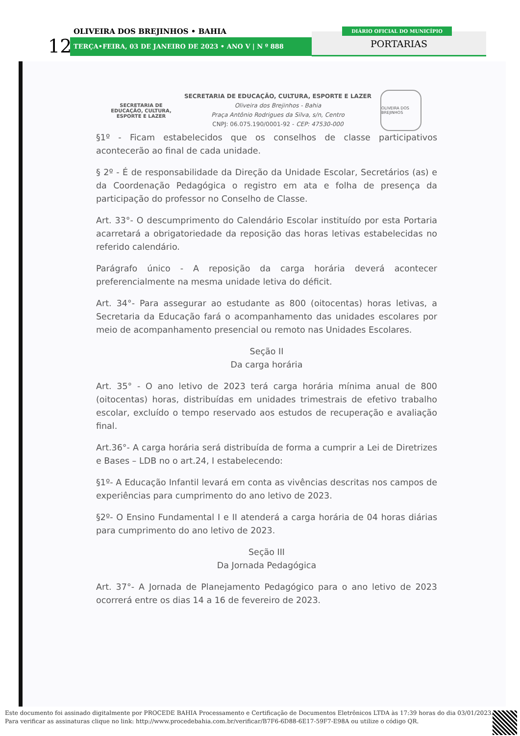OLIVEIRA DOS BREJINHOS • BAHIA
12 TERÇA•FEIRA, 03 DE JANEIRO DE 2023 • ANO V | N º 888
DIÁRIO OFICIAL DO MUNICÍPIO
PORTARIAS
SECRETARIA DE
EDUCAÇÃO, CULTURA,
ESPORTE E LAZER
SECRETARIA DE EDUCAÇÃO, CULTURA, ESPORTE E LAZER
Oliveira dos Brejinhos - Bahia
Praça Antônio Rodrigues da Silva, s/n, Centro
CNPJ: 06.075.190/0001-92 - CEP: 47530-000
OLIVEIRA DOS BREJINHOS
§1º - Ficam estabelecidos que os conselhos de classe participativos acontecerão ao final de cada unidade.
§ 2º - É de responsabilidade da Direção da Unidade Escolar, Secretários (as) e da Coordenação Pedagógica o registro em ata e folha de presença da participação do professor no Conselho de Classe.
Art. 33°- O descumprimento do Calendário Escolar instituído por esta Portaria acarretará a obrigatoriedade da reposição das horas letivas estabelecidas no referido calendário.
Parágrafo único - A reposição da carga horária deverá acontecer preferencialmente na mesma unidade letiva do déficit.
Art. 34°- Para assegurar ao estudante as 800 (oitocentas) horas letivas, a Secretaria da Educação fará o acompanhamento das unidades escolares por meio de acompanhamento presencial ou remoto nas Unidades Escolares.
Seção II
Da carga horária
Art. 35° - O ano letivo de 2023 terá carga horária mínima anual de 800 (oitocentas) horas, distribuídas em unidades trimestrais de efetivo trabalho escolar, excluído o tempo reservado aos estudos de recuperação e avaliação final.
Art.36°- A carga horária será distribuída de forma a cumprir a Lei de Diretrizes e Bases – LDB no o art.24, I estabelecendo:
§1º- A Educação Infantil levará em conta as vivências descritas nos campos de experiências para cumprimento do ano letivo de 2023.
§2º- O Ensino Fundamental I e II atenderá a carga horária de 04 horas diárias para cumprimento do ano letivo de 2023.
Seção III
Da Jornada Pedagógica
Art. 37°- A Jornada de Planejamento Pedagógico para o ano letivo de 2023 ocorrerá entre os dias 14 a 16 de fevereiro de 2023.
Este documento foi assinado digitalmente por PROCEDE BAHIA Processamento e Certificação de Documentos Eletrônicos LTDA às 17:39 horas do dia 03/01/2023.
Para verificar as assinaturas clique no link: http://www.procedebahia.com.br/verificar/B7F6-6D88-6E17-59F7-E98A ou utilize o código QR.